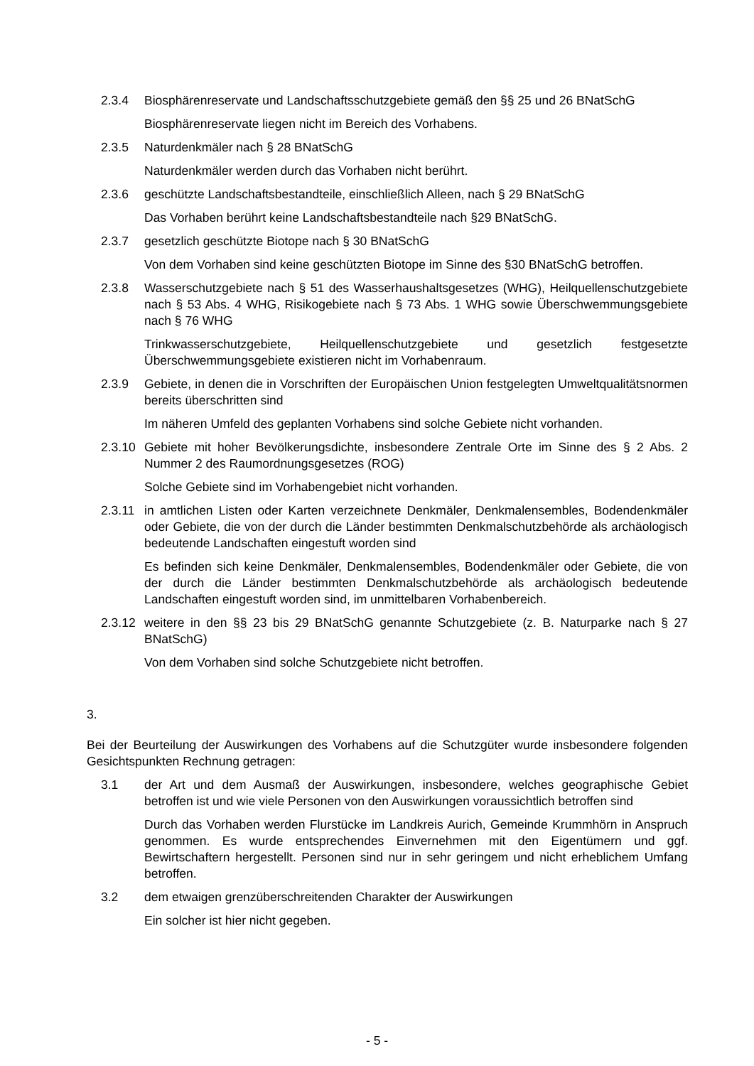2.3.4 Biosphärenreservate und Landschaftsschutzgebiete gemäß den §§ 25 und 26 BNatSchG
Biosphärenreservate liegen nicht im Bereich des Vorhabens.
2.3.5 Naturdenkmäler nach § 28 BNatSchG
Naturdenkmäler werden durch das Vorhaben nicht berührt.
2.3.6 geschützte Landschaftsbestandteile, einschließlich Alleen, nach § 29 BNatSchG
Das Vorhaben berührt keine Landschaftsbestandteile nach §29 BNatSchG.
2.3.7 gesetzlich geschützte Biotope nach § 30 BNatSchG
Von dem Vorhaben sind keine geschützten Biotope im Sinne des §30 BNatSchG betroffen.
2.3.8 Wasserschutzgebiete nach § 51 des Wasserhaushaltsgesetzes (WHG), Heilquellenschutzgebiete nach § 53 Abs. 4 WHG, Risikogebiete nach § 73 Abs. 1 WHG sowie Überschwemmungsgebiete nach § 76 WHG
Trinkwasserschutzgebiete, Heilquellenschutzgebiete und gesetzlich festgesetzte Überschwemmungsgebiete existieren nicht im Vorhabenraum.
2.3.9 Gebiete, in denen die in Vorschriften der Europäischen Union festgelegten Umweltqualitätsnormen bereits überschritten sind
Im näheren Umfeld des geplanten Vorhabens sind solche Gebiete nicht vorhanden.
2.3.10
Gebiete mit hoher Bevölkerungsdichte, insbesondere Zentrale Orte im Sinne des § 2 Abs. 2 Nummer 2 des Raumordnungsgesetzes (ROG)
Solche Gebiete sind im Vorhabengebiet nicht vorhanden.
2.3.11
in amtlichen Listen oder Karten verzeichnete Denkmäler, Denkmalensembles, Bodendenkmäler oder Gebiete, die von der durch die Länder bestimmten Denkmalschutzbehörde als archäologisch bedeutende Landschaften eingestuft worden sind
Es befinden sich keine Denkmäler, Denkmalensembles, Bodendenkmäler oder Gebiete, die von der durch die Länder bestimmten Denkmalschutzbehörde als archäologisch bedeutende Landschaften eingestuft worden sind, im unmittelbaren Vorhabenbereich.
2.3.12
weitere in den §§ 23 bis 29 BNatSchG genannte Schutzgebiete (z. B. Naturparke nach § 27 BNatSchG)
Von dem Vorhaben sind solche Schutzgebiete nicht betroffen.
3.
Bei der Beurteilung der Auswirkungen des Vorhabens auf die Schutzgüter wurde insbesondere folgenden Gesichtspunkten Rechnung getragen:
3.1 der Art und dem Ausmaß der Auswirkungen, insbesondere, welches geographische Gebiet betroffen ist und wie viele Personen von den Auswirkungen voraussichtlich betroffen sind
Durch das Vorhaben werden Flurstücke im Landkreis Aurich, Gemeinde Krummhörn in Anspruch genommen. Es wurde entsprechendes Einvernehmen mit den Eigentümern und ggf. Bewirtschaftern hergestellt. Personen sind nur in sehr geringem und nicht erheblichem Umfang betroffen.
3.2 dem etwaigen grenzüberschreitenden Charakter der Auswirkungen
Ein solcher ist hier nicht gegeben.
- 5 -